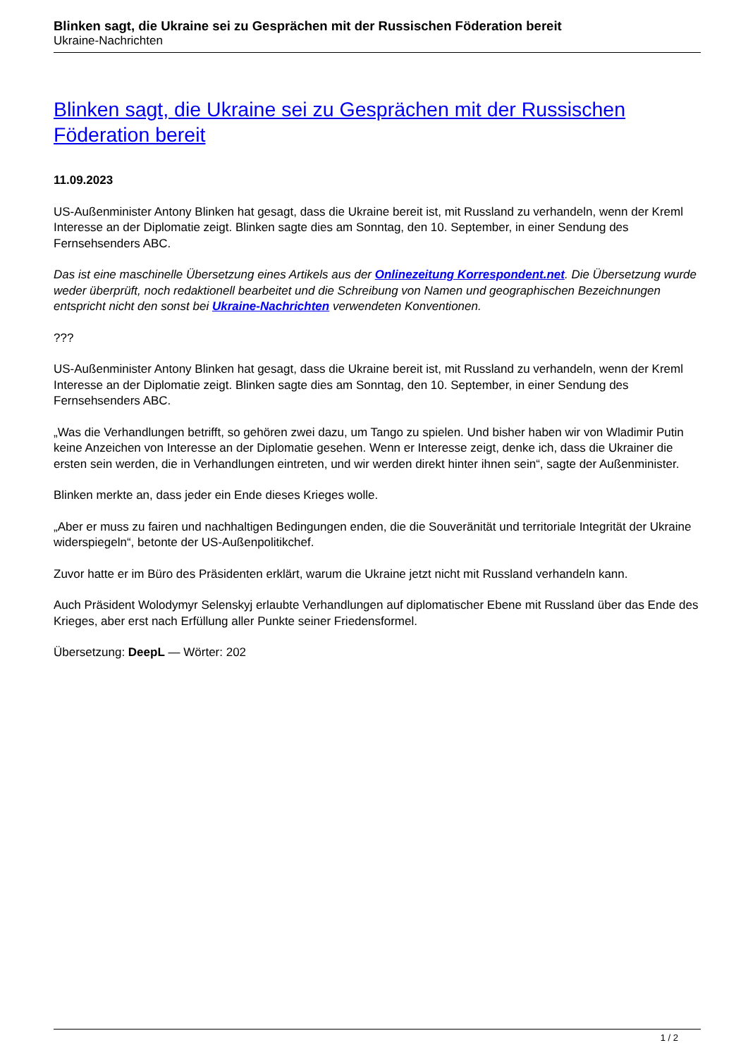Blinken sagt, die Ukraine sei zu Gesprächen mit der Russischen Föderation bereit
Ukraine-Nachrichten
Blinken sagt, die Ukraine sei zu Gesprächen mit der Russischen Föderation bereit
11.09.2023
US-Außenminister Antony Blinken hat gesagt, dass die Ukraine bereit ist, mit Russland zu verhandeln, wenn der Kreml Interesse an der Diplomatie zeigt. Blinken sagte dies am Sonntag, den 10. September, in einer Sendung des Fernsehsenders ABC.
Das ist eine maschinelle Übersetzung eines Artikels aus der Onlinezeitung Korrespondent.net. Die Übersetzung wurde weder überprüft, noch redaktionell bearbeitet und die Schreibung von Namen und geographischen Bezeichnungen entspricht nicht den sonst bei Ukraine-Nachrichten verwendeten Konventionen.
???
US-Außenminister Antony Blinken hat gesagt, dass die Ukraine bereit ist, mit Russland zu verhandeln, wenn der Kreml Interesse an der Diplomatie zeigt. Blinken sagte dies am Sonntag, den 10. September, in einer Sendung des Fernsehsenders ABC.
„Was die Verhandlungen betrifft, so gehören zwei dazu, um Tango zu spielen. Und bisher haben wir von Wladimir Putin keine Anzeichen von Interesse an der Diplomatie gesehen. Wenn er Interesse zeigt, denke ich, dass die Ukrainer die ersten sein werden, die in Verhandlungen eintreten, und wir werden direkt hinter ihnen sein“, sagte der Außenminister.
Blinken merkte an, dass jeder ein Ende dieses Krieges wolle.
„Aber er muss zu fairen und nachhaltigen Bedingungen enden, die die Souveränität und territoriale Integrität der Ukraine widerspiegeln“, betonte der US-Außenpolitikchef.
Zuvor hatte er im Büro des Präsidenten erklärt, warum die Ukraine jetzt nicht mit Russland verhandeln kann.
Auch Präsident Wolodymyr Selenskyj erlaubte Verhandlungen auf diplomatischer Ebene mit Russland über das Ende des Krieges, aber erst nach Erfüllung aller Punkte seiner Friedensformel.
Übersetzung: DeepL — Wörter: 202
1 / 2